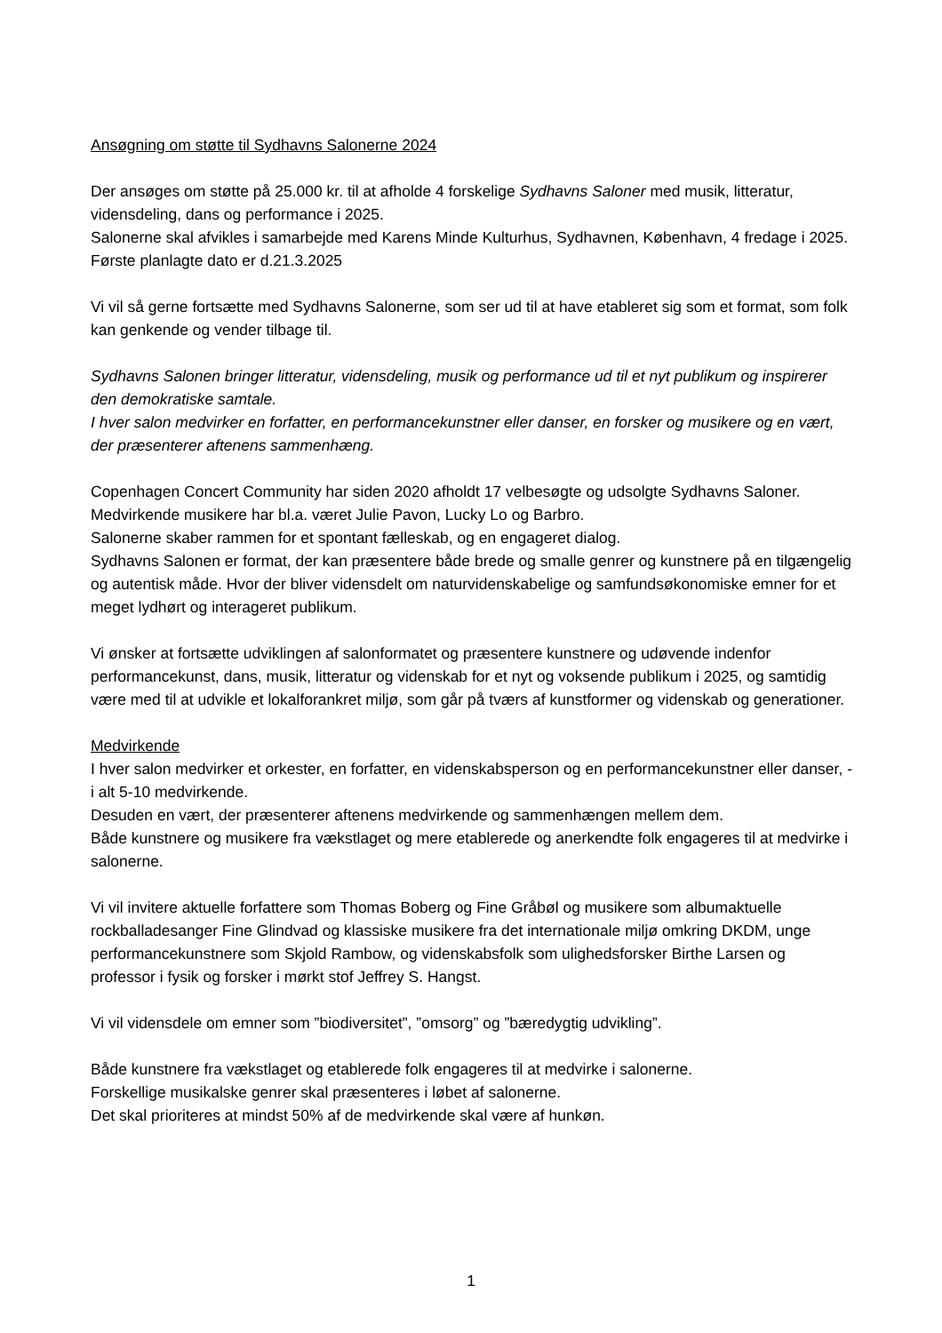Ansøgning om støtte til Sydhavns Salonerne 2024
Der ansøges om støtte på 25.000 kr. til at afholde 4 forskelige Sydhavns Saloner med musik, litteratur, vidensdeling, dans og performance i 2025.
Salonerne skal afvikles i samarbejde med Karens Minde Kulturhus, Sydhavnen, København, 4 fredage i 2025. Første planlagte dato er d.21.3.2025
Vi vil så gerne fortsætte med Sydhavns Salonerne, som ser ud til at have etableret sig som et format, som folk kan genkende og vender tilbage til.
Sydhavns Salonen bringer litteratur, vidensdeling, musik og performance ud til et nyt publikum og inspirerer den demokratiske samtale.
I hver salon medvirker en forfatter, en performancekunstner eller danser, en forsker og musikere og en vært, der præsenterer aftenens sammenhæng.
Copenhagen Concert Community har siden 2020 afholdt 17 velbesøgte og udsolgte Sydhavns Saloner.
Medvirkende musikere har bl.a. været Julie Pavon, Lucky Lo og Barbro.
Salonerne skaber rammen for et spontant fælleskab, og en engageret dialog.
Sydhavns Salonen er format, der kan præsentere både brede og smalle genrer og kunstnere på en tilgængelig og autentisk måde. Hvor der bliver vidensdelt om naturvidenskabelige og samfundsøkonomiske emner for et meget lydhørt og interageret publikum.
Vi ønsker at fortsætte udviklingen af salonformatet og præsentere kunstnere og udøvende indenfor performancekunst, dans, musik, litteratur og videnskab for et nyt og voksende publikum i 2025, og samtidig være med til at udvikle et lokalforankret miljø, som går på tværs af kunstformer og videnskab og generationer.
Medvirkende
I hver salon medvirker et orkester, en forfatter, en videnskabsperson og en performancekunstner eller danser, - i alt 5-10 medvirkende.
Desuden en vært, der præsenterer aftenens medvirkende og sammenhængen mellem dem.
Både kunstnere og musikere fra vækstlaget og mere etablerede og anerkendte folk engageres til at medvirke i salonerne.
Vi vil invitere aktuelle forfattere som Thomas Boberg og Fine Gråbøl og musikere som albumaktuelle rockballadesanger Fine Glindvad og klassiske musikere fra det internationale miljø omkring DKDM, unge performancekunstnere som Skjold Rambow, og videnskabsfolk som ulighedsforsker Birthe Larsen og professor i fysik og forsker i mørkt stof Jeffrey S. Hangst.
Vi vil vidensdele om emner som ”biodiversitet”, ”omsorg” og ”bæredygtig udvikling”.
Både kunstnere fra vækstlaget og etablerede folk engageres til at medvirke i salonerne.
Forskellige musikalske genrer skal præsenteres i løbet af salonerne.
Det skal prioriteres at mindst 50% af de medvirkende skal være af hunkøn.
1